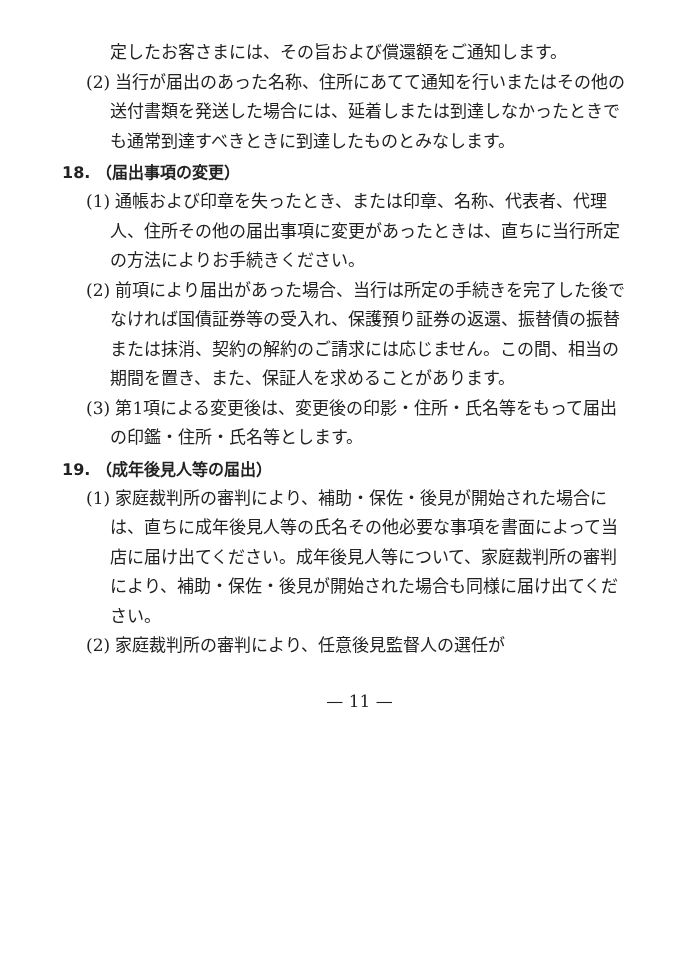定したお客さまには、その旨および償還額をご通知します。
(2) 当行が届出のあった名称、住所にあてて通知を行いまたはその他の送付書類を発送した場合には、延着しまたは到達しなかったときでも通常到達すべきときに到達したものとみなします。
18. （届出事項の変更）
(1) 通帳および印章を失ったとき、または印章、名称、代表者、代理人、住所その他の届出事項に変更があったときは、直ちに当行所定の方法によりお手続きください。
(2) 前項により届出があった場合、当行は所定の手続きを完了した後でなければ国債証券等の受入れ、保護預り証券の返還、振替債の振替または抹消、契約の解約のご請求には応じません。この間、相当の期間を置き、また、保証人を求めることがあります。
(3) 第1項による変更後は、変更後の印影・住所・氏名等をもって届出の印鑑・住所・氏名等とします。
19. （成年後見人等の届出）
(1) 家庭裁判所の審判により、補助・保佐・後見が開始された場合には、直ちに成年後見人等の氏名その他必要な事項を書面によって当店に届け出てください。成年後見人等について、家庭裁判所の審判により、補助・保佐・後見が開始された場合も同様に届け出てください。
(2) 家庭裁判所の審判により、任意後見監督人の選任が
— 11 —